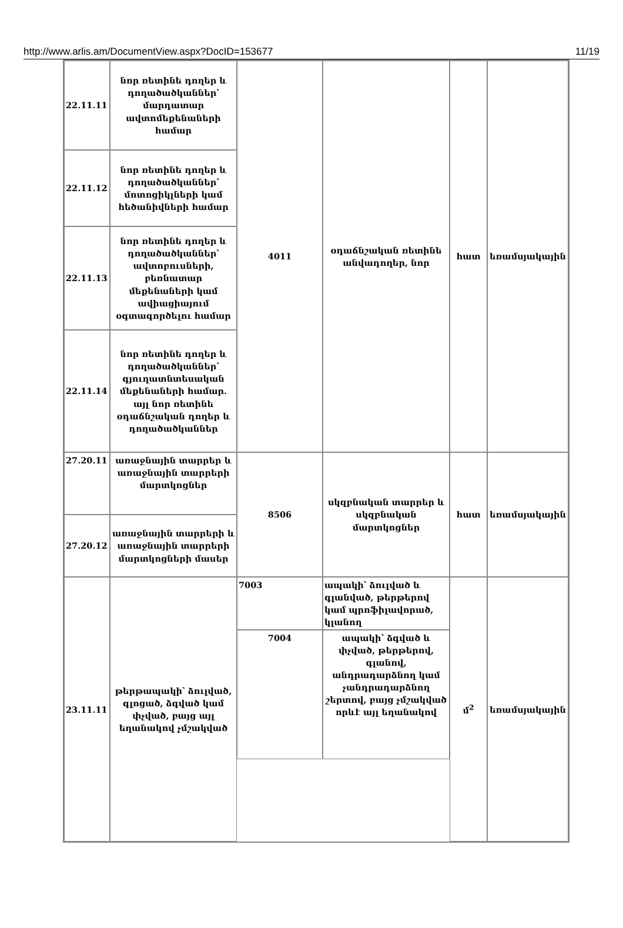http://www.arlis.am/DocumentView.aspx?DocID=153677 11/19
| 22.11.11 | նոր ռետինե դողեր և դողածածկաններ՝ մարդատար ավտոմեքենաների համար | 4011 | օդաճնշական ռետինե անվադողեր, նոր | հատ | եռամսյակային |
| 22.11.12 | նոր ռետինե դողեր և դողածածկաններ՝ մոտոցիկլների կամ հեծանիվների համար | | | | |
| 22.11.13 | նոր ռետինե դողեր և դողածածկաններ՝ ավտոբուսների, բեռնատար մեքենաների կամ ավիացիայում օգտագործելու համար | | | | |
| 22.11.14 | նոր ռետինե դողեր և դողածածկաններ՝ գյուղատնտեսական մեքենաների համար. այլ նոր ռետինե օդաճնշական դողեր և դողածածկաններ | | | | |
| 27.20.11 | առաջնային տարրեր և առաջնային տարրերի մարտկոցներ | 8506 | սկզբնական տարրեր և սկզբնական մարտկոցներ | հատ | եռամսյակային |
| 27.20.12 | առաջնային տարրերի և առաջնային տարրերի մարտկոցների մասեր | | | | |
| 23.11.11 | թերթապակի՝ ձուլված, գլոցած, ձգված կամ փչված, բայց այլ եղանակով չմշակված | 7003 | ապակի՝ ձուլված և գլանված, թերթերով կամ պրոֆիլավորած, կլանող | մ<sup>2</sup> | եռամսյակային |
| | | 7004 | ապակի՝ ձգված և փչված, թերթերով, գլանով, անդրադարձնող կամ չանդրադարձնող շերտով, բայց չմշակված որևէ այլ եղանակով | | |